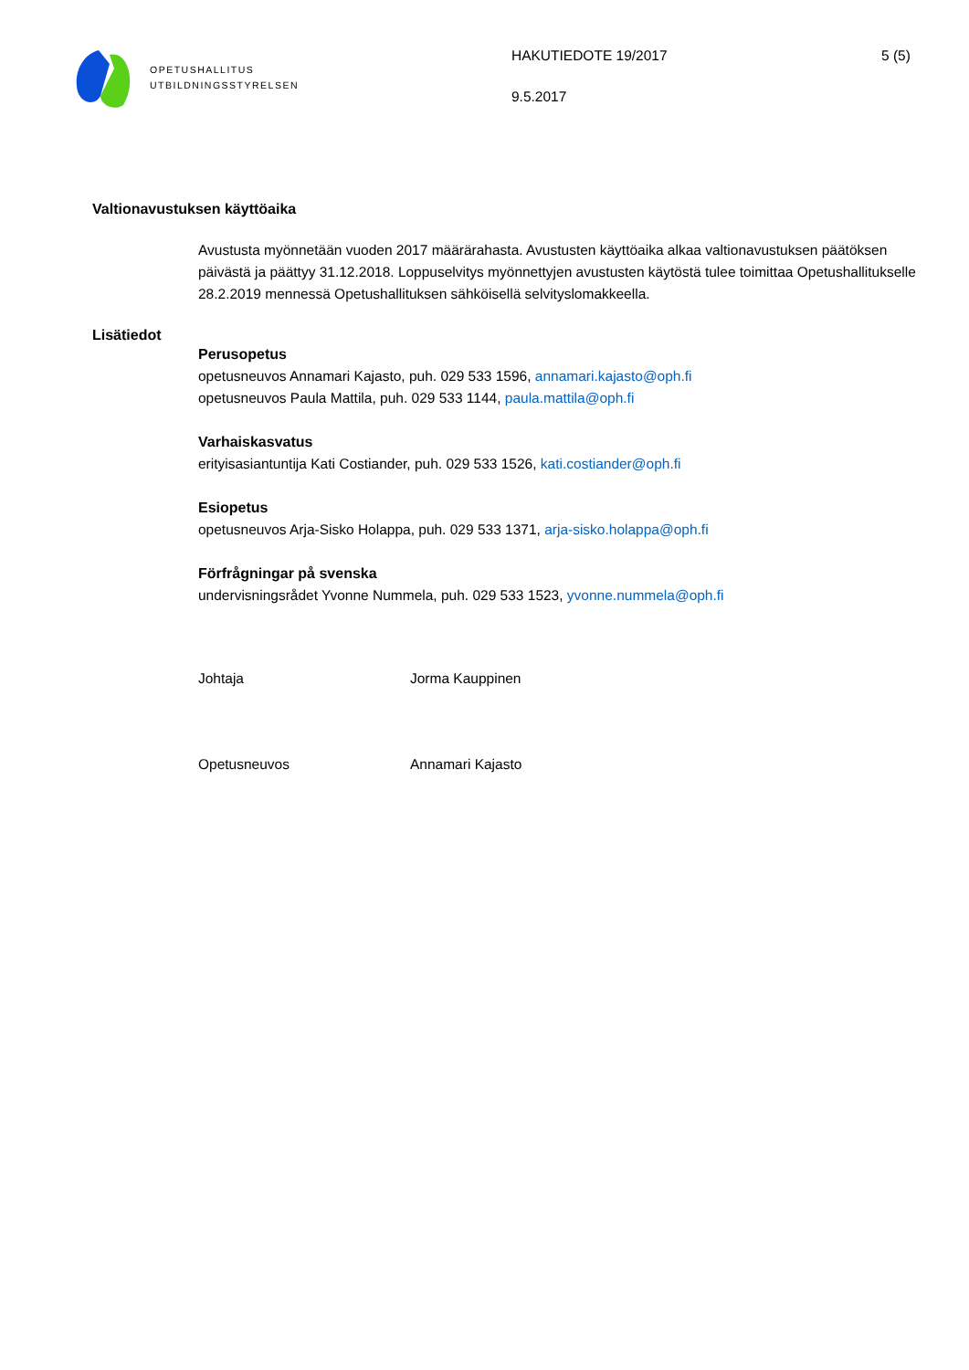OPETUSHALLITUS
UTBILDNINGSSTYRELSEN
HAKUTIEDOTE 19/2017
9.5.2017
5 (5)
Valtionavustuksen käyttöaika
Avustusta myönnetään vuoden 2017 määrärahasta. Avustusten käyttöaika alkaa valtionavustuksen päätöksen päivästä ja päättyy 31.12.2018. Loppuselvitys myönnettyjen avustusten käytöstä tulee toimittaa Opetushallitukselle 28.2.2019 mennessä Opetushallituksen sähköisellä selvityslomakkeella.
Lisätiedot
Perusopetus
opetusneuvos Annamari Kajasto, puh. 029 533 1596, annamari.kajasto@oph.fi
opetusneuvos Paula Mattila, puh. 029 533 1144, paula.mattila@oph.fi
Varhaiskasvatus
erityisasiantuntija Kati Costiander, puh. 029 533 1526, kati.costiander@oph.fi
Esiopetus
opetusneuvos Arja-Sisko Holappa, puh. 029 533 1371, arja-sisko.holappa@oph.fi
Förfrågningar på svenska
undervisningsrådet Yvonne Nummela, puh. 029 533 1523, yvonne.nummela@oph.fi
Johtaja Jorma Kauppinen
Opetusneuvos Annamari Kajasto